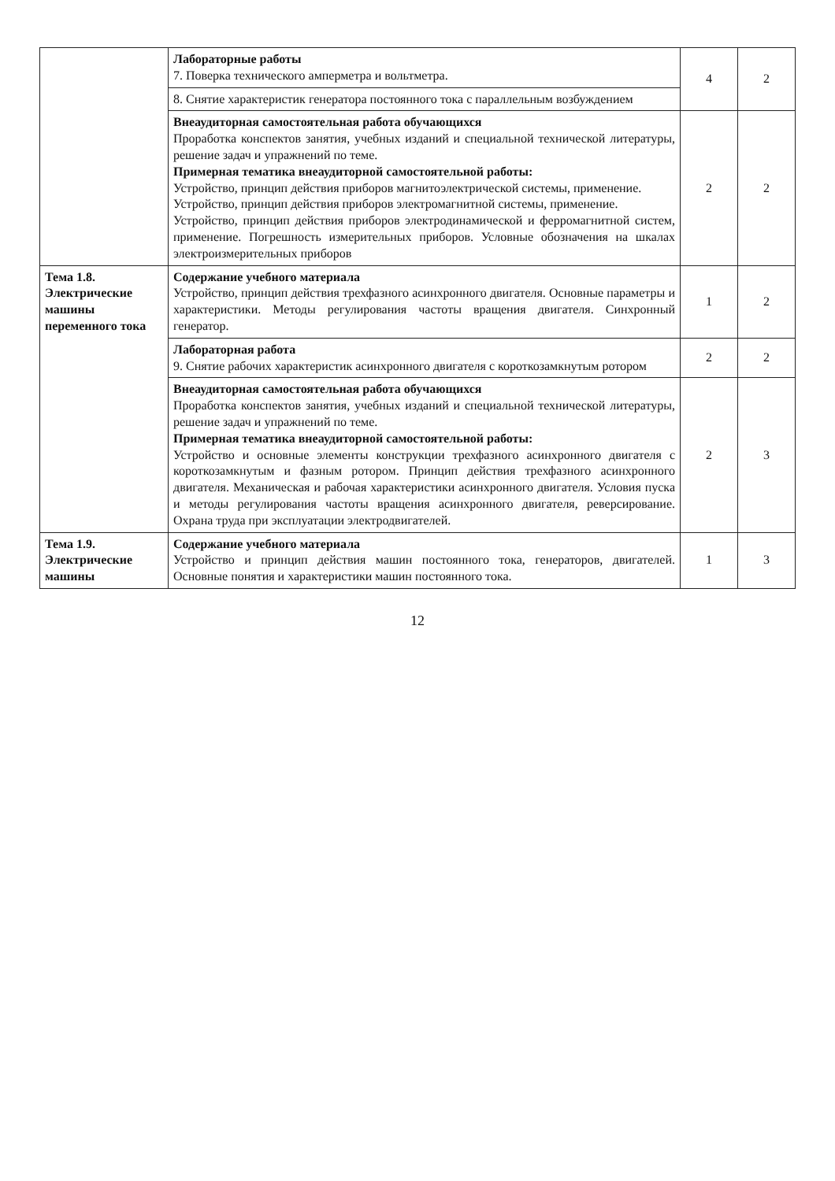| | Лабораторные работы 7. Поверка технического амперметра и вольтметра. | 4 | 2 |
| | 8. Снятие характеристик генератора постоянного тока с параллельным возбуждением | | |
| | Внеаудиторная самостоятельная работа обучающихся Проработка конспектов занятия, учебных изданий и специальной технической литературы, решение задач и упражнений по теме. Примерная тематика внеаудиторной самостоятельной работы: Устройство, принцип действия приборов магнитоэлектрической системы, применение. Устройство, принцип действия приборов электромагнитной системы, применение. Устройство, принцип действия приборов электродинамической и ферромагнитной систем, применение. Погрешность измерительных приборов. Условные обозначения на шкалах электроизмерительных приборов | 2 | 2 |
| Тема 1.8. Электрические машины переменного тока | Содержание учебного материала Устройство, принцип действия трехфазного асинхронного двигателя. Основные параметры и характеристики. Методы регулирования частоты вращения двигателя. Синхронный генератор. | 1 | 2 |
| | Лабораторная работа 9. Снятие рабочих характеристик асинхронного двигателя с короткозамкнутым ротором | 2 | 2 |
| | Внеаудиторная самостоятельная работа обучающихся Проработка конспектов занятия, учебных изданий и специальной технической литературы, решение задач и упражнений по теме. Примерная тематика внеаудиторной самостоятельной работы: Устройство и основные элементы конструкции трехфазного асинхронного двигателя с короткозамкнутым и фазным ротором. Принцип действия трехфазного асинхронного двигателя. Механическая и рабочая характеристики асинхронного двигателя. Условия пуска и методы регулирования частоты вращения асинхронного двигателя, реверсирование. Охрана труда при эксплуатации электродвигателей. | 2 | 3 |
| Тема 1.9. Электрические машины | Содержание учебного материала Устройство и принцип действия машин постоянного тока, генераторов, двигателей. Основные понятия и характеристики машин постоянного тока. | 1 | 3 |
12